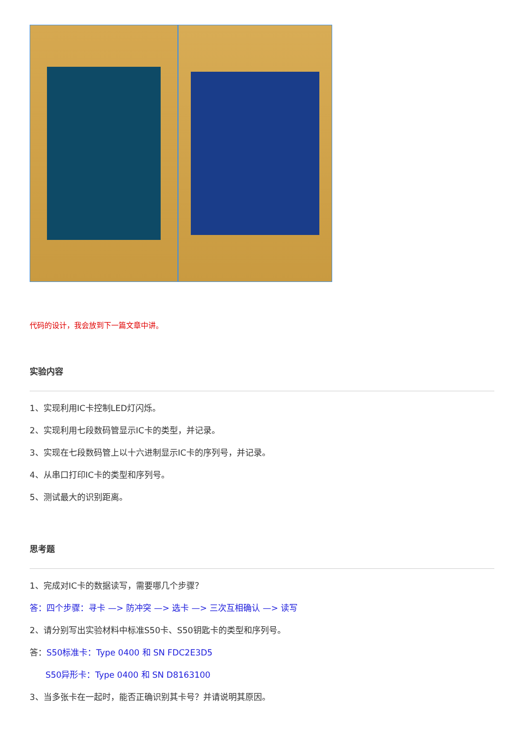代码的设计，我会放到下一篇文章中讲。
实验内容
1、实现利用IC卡控制LED灯闪烁。
2、实现利用七段数码管显示IC卡的类型，并记录。
3、实现在七段数码管上以十六进制显示IC卡的序列号，并记录。
4、从串口打印IC卡的类型和序列号。
5、测试最大的识别距离。
思考题
1、完成对IC卡的数据读写，需要哪几个步骤？
答：四个步骤：寻卡 —> 防冲突 —> 选卡 —> 三次互相确认 —> 读写
2、请分别写出实验材料中标准S50卡、S50钥匙卡的类型和序列号。
答：S50标准卡：Type 0400 和 SN FDC2E3D5
S50异形卡：Type 0400 和 SN D8163100
3、当多张卡在一起时，能否正确识别其卡号？并请说明其原因。